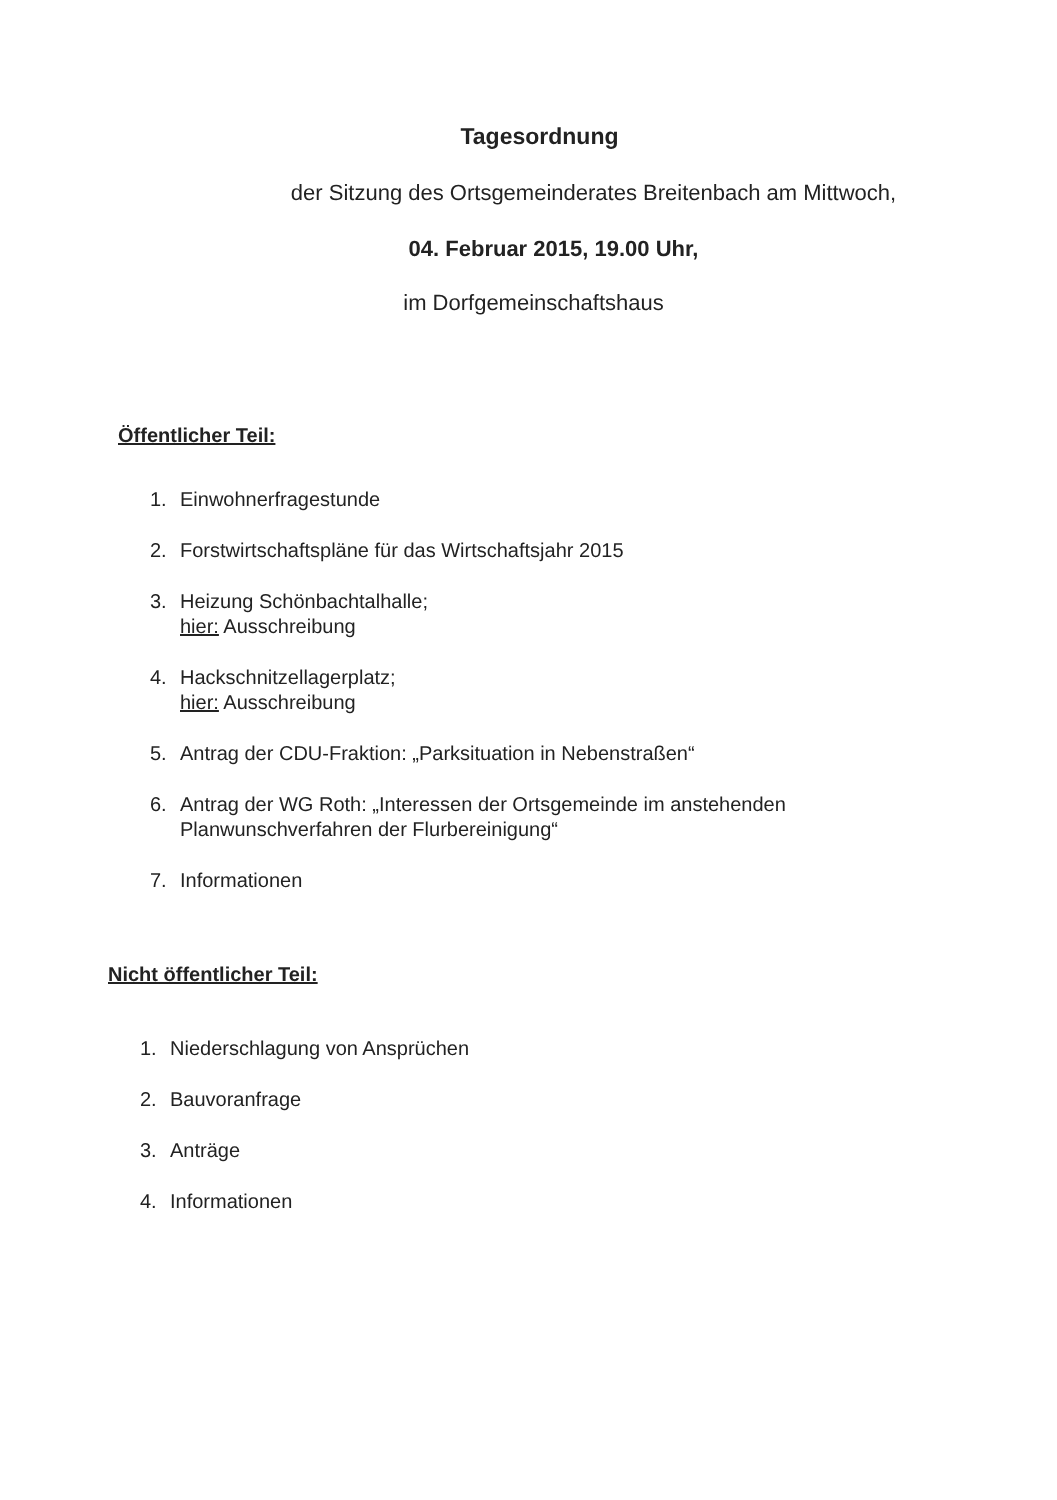Tagesordnung
der Sitzung des Ortsgemeinderates Breitenbach am Mittwoch,
04. Februar 2015, 19.00 Uhr,
im Dorfgemeinschaftshaus
Öffentlicher Teil:
1. Einwohnerfragestunde
2. Forstwirtschaftspläne für das Wirtschaftsjahr 2015
3. Heizung Schönbachtalhalle;
hier: Ausschreibung
4. Hackschnitzellagerplatz;
hier: Ausschreibung
5. Antrag der CDU-Fraktion: „Parksituation in Nebenstraßen“
6. Antrag der WG Roth: „Interessen der Ortsgemeinde im anstehenden
Planwunschverfahren der Flurbereinigung“
7. Informationen
Nicht öffentlicher Teil:
1. Niederschlagung von Ansprüchen
2. Bauvoranfrage
3. Anträge
4. Informationen